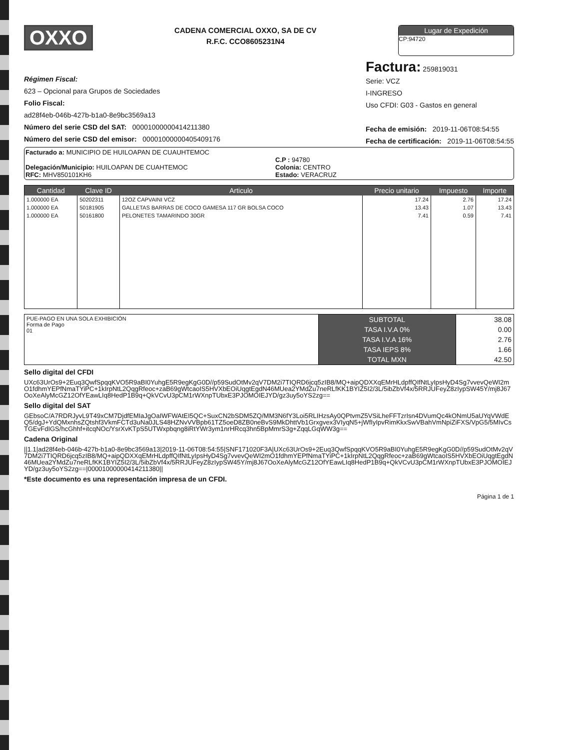OXXO
CADENA COMERCIAL OXXO, SA DE CV
R.F.C. CCO8605231N4
Lugar de Expedición
CP:94720
Régimen Fiscal:
623 – Opcional para Grupos de Sociedades
Folio Fiscal:
ad28f4eb-046b-427b-b1a0-8e9bc3569a13
Número del serie CSD del SAT: 00001000000414211380
Número del serie CSD del emisor: 00001000000405409176
Factura: 259819031
Serie: VCZ
I-INGRESO
Uso CFDI: G03 - Gastos en general
Fecha de emisión: 2019-11-06T08:54:55
Fecha de certificación: 2019-11-06T08:54:55
Facturado a: MUNICIPIO DE HUILOAPAN DE CUAUHTEMOC
Delegación/Municipio: HUILOAPAN DE CUAHTEMOC
RFC: MHV850101KH6
C.P : 94780
Colonia: CENTRO
Estado: VERACRUZ
| Cantidad | Clave ID | Articulo | Precio unitario | Impuesto | Importe |
| --- | --- | --- | --- | --- | --- |
| 1.000000 EA | 50202311 | 12OZ CAPVAINI VCZ | 17.24 | 2.76 | 17.24 |
| 1.000000 EA | 50181905 | GALLETAS BARRAS DE COCO GAMESA 117 GR BOLSA COCO | 13.43 | 1.07 | 13.43 |
| 1.000000 EA | 50161800 | PELONETES TAMARINDO 30GR | 7.41 | 0.59 | 7.41 |
| PUE-PAGO EN UNA SOLA EXHIBICIÓN Forma de Pago 01 | SUBTOTAL | 38.08 |
| | TASA I.V.A 0% | 0.00 |
| | TASA I.V.A 16% | 2.76 |
| | TASA IEPS 8% | 1.66 |
| | TOTAL MXN | 42.50 |
Sello digital del CFDI
UXc63UrOs9+2Euq3QwfSpqqKVO5R9aBI0YuhgE5R9egKgG0D//p59SudOtMv2qV7DM2i7TIQRD6jcq5zIB8/MQ+aipQDXXqEMrHLdpffQIfNtLyIpsHyD4Sg7vvevQeWI2mO1fdhmYEPfNmaTYiPC+1kIrpNtL2QqgRfeoc+zaB69gWtcaoIS5HVXbEOiUqgtEgdN46MUea2YMdZu7neRLfKK1BYIZ5I2/3L/5ibZbVf4x/5RRJUFeyZ8zIypSW45Y/mj8J67OoXeAlyMcGZ12OfYEawLIq8HedP1B9q+QkVCvU3pCM1rWXnpTUbxE3PJOMOIEJYD/gz3uy5oYS2zg==
Sello digital del SAT
GEbsoC/A7RDRJyvL9T49xCM7DjdfEMIaJgOaIWFWAtEI5QC+SuxCN2bSDM5ZQ/MM3N6fY3Loi5RLIHzsAy0QPtvmZ5VSiLheFFTzrIsn4DVumQc4kONmU5aUYqVWdEQ5/dgJ+YdQMxnhsZQtshf3VkmFCTd3uNa0JLS48HZNvVVBpb61TZ5oeD8ZB0neBvS9MkDhttVb1Grxgvex3VIyqN5+jWfIyIpvRimKkxSwVBahVmNpiZiFXS/VpG5/5MIvCsTGEvFdIGS/hcGhhf+itcqNOc/YsrXvKTpS5UTWxpbqng8iRtYWr3ym1nrHRcq3hn5BpMmrS3g+ZqqLGqWW3g==
Cadena Original
||1.1|ad28f4eb-046b-427b-b1a0-8e9bc3569a13|2019-11-06T08:54:55|SNF171020F3A|UXc63UrOs9+2Euq3QwfSpqqKVO5R9aBI0YuhgE5R9egKgG0D//p59SudOtMv2qV7DM2i7TIQRD6jcq5zIB8/MQ+aipQDXXqEMrHLdpffQIfNtLyIpsHyD4Sg7vvevQeWI2mO1fdhmYEPfNmaTYiPC+1kIrpNtL2QqgRfeoc+zaB69gWtcaoIS5HVXbEOiUqgtEgdN46MUea2YMdZu7neRLfKK1BYIZ5I2/3L/5ibZbVf4x/5RRJUFeyZ8zIypSW45Y/mj8J67OoXeAlyMcGZ12OfYEawLIq8HedP1B9q+QkVCvU3pCM1rWXnpTUbxE3PJOMOIEJYD/gz3uy5oYS2zg==|00001000000414211380||
*Este documento es una representación impresa de un CFDI.
Página 1 de 1